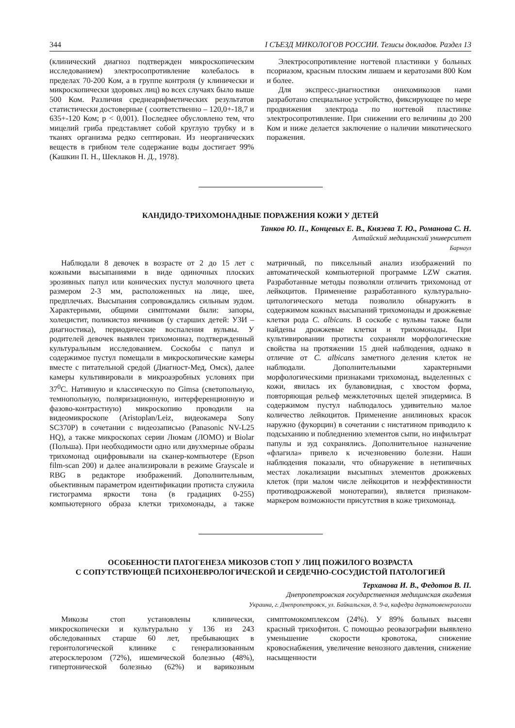344 I СЪЕЗД МИКОЛОГОВ РОССИИ. Тезисы докладов. Раздел 13
(клинический диагноз подтвержден микроскопическим исследованием) электросопротивление колебалось в пределах 70-200 Ком, а в группе контроля (у клинически и микроскопически здоровых лиц) во всех случаях было выше 500 Ком. Различия среднеарифметических результатов статистически достоверные ( соответственно – 120,0+-18,7 и 635+-120 Ком; p < 0,001). Последнее обусловлено тем, что мицелий гриба представляет собой круглую трубку и в тканях организма редко септирован. Из неорганических веществ в грибном теле содержание воды достигает 99% (Кашкин П. Н., Шеклаков Н. Д., 1978).
Электросопротивление ногтевой пластинки у больных псориазом, красным плоским лишаем и кератозами 800 Ком и более.
Для экспресс-диагностики онихомикозов нами разработано специальное устройство, фиксирующее по мере продвижения электрода по ногтевой пластинке электросопротивление. При снижении его величины до 200 Ком и ниже делается заключение о наличии микотического поражения.
КАНДИДО-ТРИХОМОНАДНЫЕ ПОРАЖЕНИЯ КОЖИ У ДЕТЕЙ
Танков Ю. П., Концевых Е. В., Князева Т. Ю., Романова С. Н.
Алтайский медицинский университет
Барнаул
Наблюдали 8 девочек в возрасте от 2 до 15 лет с кожными высыпаниями в виде одиночных плоских эрозивных папул или конических пустул молочного цвета размером 2-3 мм, расположенных на лице, шее, предплечьях. Высыпания сопровождались сильным зудом. Характерными, общими симптомами были: запоры, холецистит, поликистоз яичников (у старших детей: УЗИ – диагностика), периодические воспаления вульвы. У родителей девочек выявлен трихомониаз, подтвержденный культуральным исследованием. Соскобы с папул и содержимое пустул помещали в микроскопические камеры вместе с питательной средой (Диагност-Мед, Омск), далее камеры культивировали в микроаэробных условиях при 37<sup>0</sup>С. Нативную и классическую по Gimsa (светопольную, темнопольную, поляризационную, интерференционную и фазово-контрастную) микроскопию проводили на видеомикроскопе (Aristoplan/Leiz, видеокамера Sony SC370P) в сочетании с видеозаписью (Panasonic NV-L25 HQ), а также микроскопах серии Люмам (ЛОМО) и Biolar (Польша). При необходимости одно или двухмерные образы трихомонад оцифровывали на сканер-компьютере (Epson film-scan 200) и далее анализировали в режиме Grayscale и RBG в редакторе изображений. Дополнительным, обьективным параметром идентификации протиста служила гистограмма яркости тона (в градациях 0-255) компьютерного образа клетки трихомонады, а также матричный, по пиксельный анализ изображений по автоматической компьютерной программе LZW сжатия. Разработанные методы позволяли отличить трихомонад от лейкоцитов. Применение разработанного культурально-цитологического метода позволило обнаружить в содержимом кожных высыпаний трихомонады и дрожжевые клетки рода C. albicans. В соскобе с вульвы также были найдены дрожжевые клетки и трихомонады. При культивировании протисты сохраняли морфологические свойства на протяжении 15 дней наблюдения, однако в отличие от C. albicans заметного деления клеток не наблюдали. Дополнительными характерными морфологическими признаками трихомонад, выделенных с кожи, явилась их булавовидная, с хвостом форма, повторяющая рельеф межклеточных щелей эпидермиса. В содержимом пустул наблюдалось удивительно малое количество лейкоцитов. Применение анилиновых красок наружно (фукорцин) в сочетании с нистатином приводило к подсыханию и побледнению элементов сыпи, но инфильтрат папулы и зуд сохранялись. Дополнительное назначение «флагила» привело к исчезновению болезни. Наши наблюдения показали, что обнаружение в нетипичных местах локализации высыпных элементов дрожжевых клеток (при малом числе лейкоцитов и неэффективности противодрожжевой монотерапии), является признаком-маркером возможности присутствия в коже трихомонад.
ОСОБЕННОСТИ ПАТОГЕНЕЗА МИКОЗОВ СТОП У ЛИЦ ПОЖИЛОГО ВОЗРАСТА
С СОПУТСТВУЮЩЕЙ ПСИХОНЕВРОЛОГИЧЕСКОЙ И СЕРДЕЧНО-СОСУДИСТОЙ ПАТОЛОГИЕЙ
Терханова И. В., Федотов В. П.
Днепропетровская государственная медицинская академия
Украина, г. Днепропетровск, ул. Байкальская, д. 9-а, кафедра дерматовенерологии
Микозы стоп установлены клинически, микроскопически и культурально у 136 из 243 обследованных старше 60 лет, пребывающих в геронтологической клинике с генерализованным атеросклерозом (72%), ишемической болезнью (48%), гипертонической болезнью (62%) и варикозным симптомокомплексом (24%). У 89% больных высеян красный трихофитон. С помощью реовазографии выявлено уменьшение скорости кровотока, снижение кровоснабжения, увеличение венозного давления, снижение насыщенности